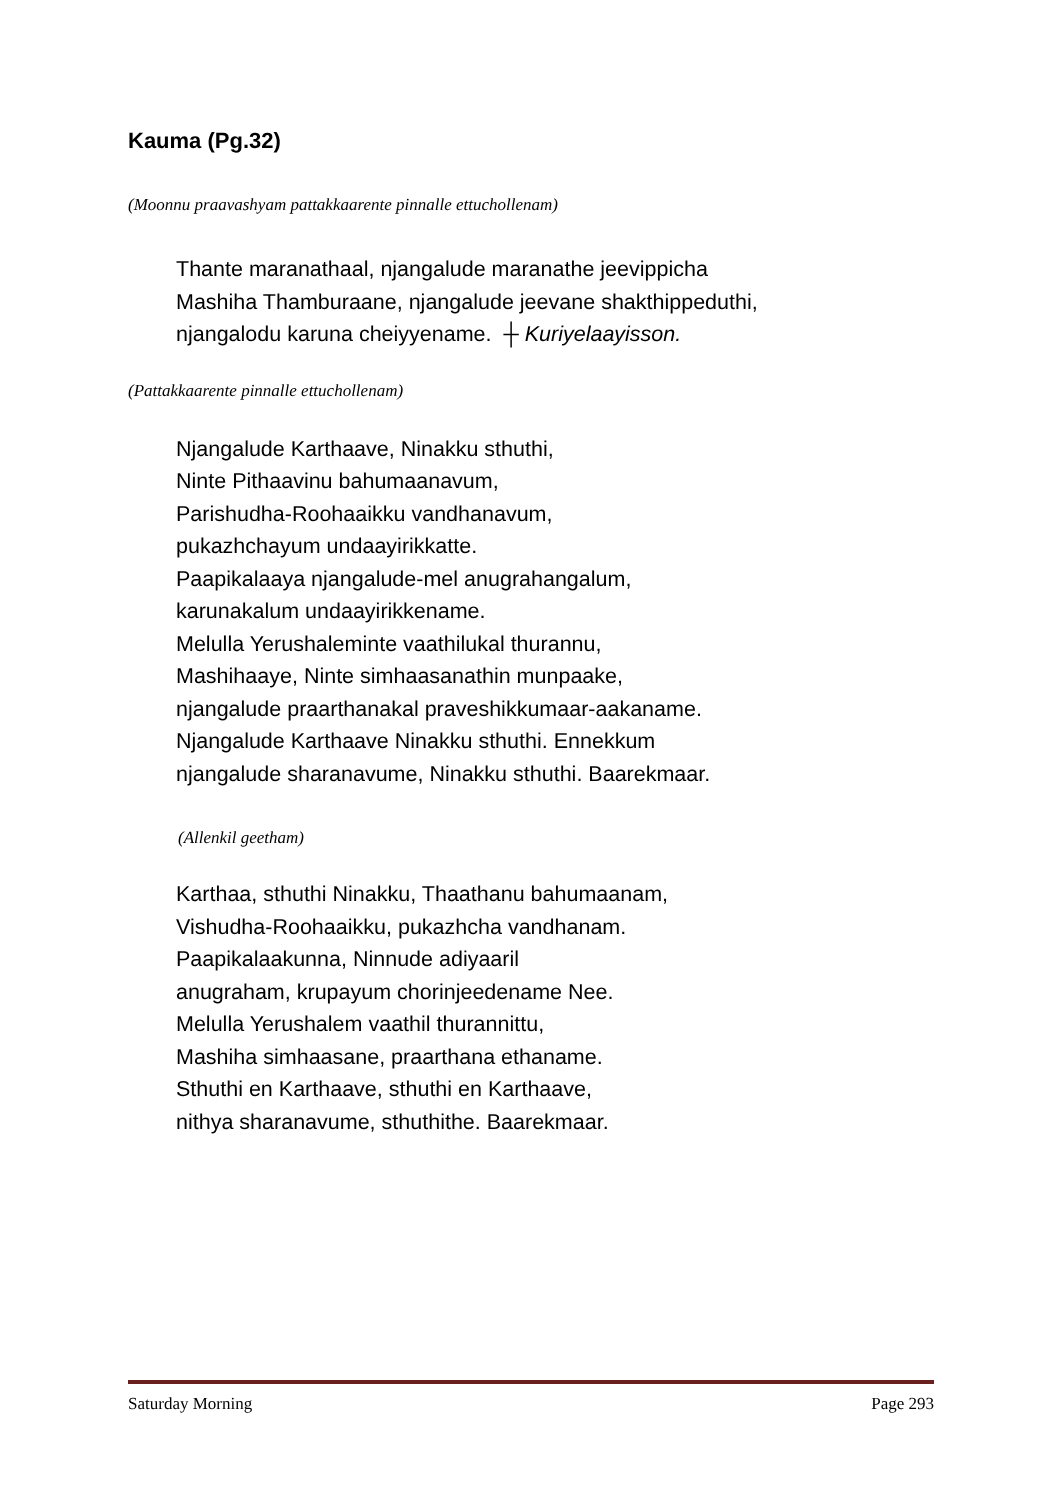Kauma (Pg.32)
(Moonnu praavashyam pattakkaarente pinnalle ettuchollenam)
Thante maranathaal, njangalude maranathe jeevippicha
Mashiha Thamburaane, njangalude jeevane shakthippeduthi,
njangalodu karuna cheiyyename. ┼ Kuriyelaayisson.
(Pattakkaarente pinnalle ettuchollenam)
Njangalude Karthaave, Ninakku sthuthi,
Ninte Pithaavinu bahumaanavum,
Parishudha-Roohaaikku vandhanavum,
pukazhchayum undaayirikkatte.
Paapikalaaya njangalude-mel anugrahangalum,
karunakalum undaayirikkename.
Melulla Yerushaleminte vaathilukal thurannu,
Mashihaaye, Ninte simhaasanathin munpaake,
njangalude praarthanakal praveshikkumaar-aakaname.
Njangalude Karthaave Ninakku sthuthi. Ennekkum
njangalude sharanavume, Ninakku sthuthi. Baarekmaar.
(Allenkil geetham)
Karthaa, sthuthi Ninakku, Thaathanu bahumaanam,
Vishudha-Roohaaikku, pukazhcha vandhanam.
Paapikalaakunna, Ninnude adiyaaril
anugraham, krupayum chorinjeedename Nee.
Melulla Yerushalem vaathil thurannittu,
Mashiha simhaasane, praarthana ethaname.
Sthuthi en Karthaave, sthuthi en Karthaave,
nithya sharanavume, sthuthithe. Baarekmaar.
Saturday Morning Page 293